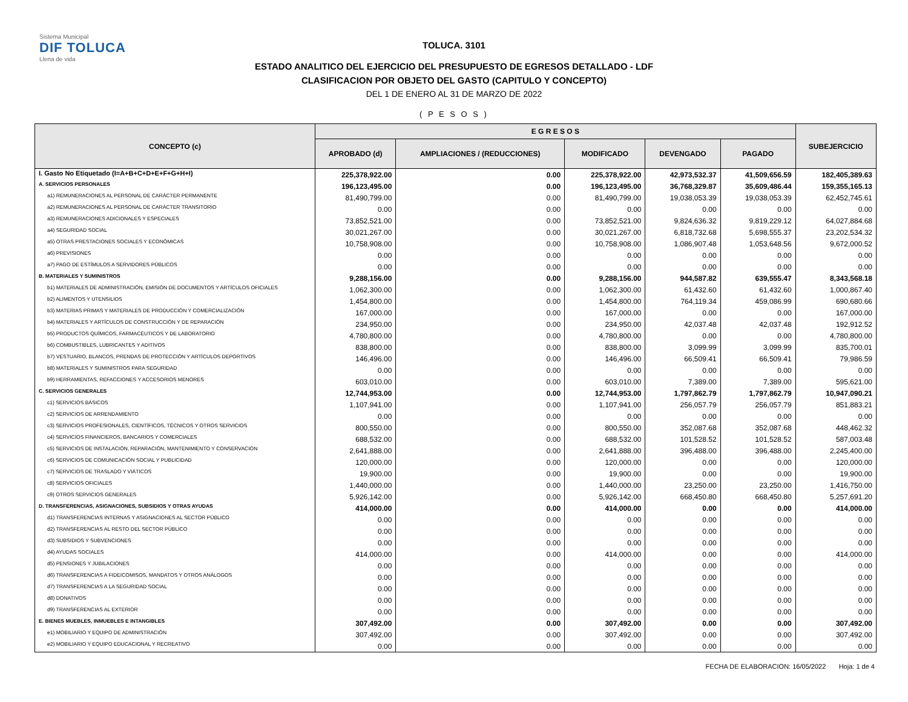Sistema Municipal
DIF TOLUCA
Llena de vida
TOLUCA. 3101
ESTADO ANALITICO DEL EJERCICIO DEL PRESUPUESTO DE EGRESOS DETALLADO - LDF
CLASIFICACION POR OBJETO DEL GASTO (CAPITULO Y CONCEPTO)
DEL 1 DE ENERO AL 31 DE MARZO DE 2022
( P E S O S )
| CONCEPTO (c) | E G R E S O S | | | | | SUBEJERCICIO |
| --- | --- | --- | --- | --- | --- | --- |
| | APROBADO (d) | AMPLIACIONES / (REDUCCIONES) | MODIFICADO | DEVENGADO | PAGADO | |
| I. Gasto No Etiquetado (I=A+B+C+D+E+F+G+H+I) | 225,378,922.00 | 0.00 | 225,378,922.00 | 42,973,532.37 | 41,509,656.59 | 182,405,389.63 |
| A. SERVICIOS PERSONALES | 196,123,495.00 | 0.00 | 196,123,495.00 | 36,768,329.87 | 35,609,486.44 | 159,355,165.13 |
| a1) REMUNERACIONES AL PERSONAL DE CARÁCTER PERMANENTE | 81,490,799.00 | 0.00 | 81,490,799.00 | 19,038,053.39 | 19,038,053.39 | 62,452,745.61 |
| a2) REMUNERACIONES AL PERSONAL DE CARÁCTER TRANSITORIO | 0.00 | 0.00 | 0.00 | 0.00 | 0.00 | 0.00 |
| a3) REMUNERACIONES ADICIONALES Y ESPECIALES | 73,852,521.00 | 0.00 | 73,852,521.00 | 9,824,636.32 | 9,819,229.12 | 64,027,884.68 |
| a4) SEGURIDAD SOCIAL | 30,021,267.00 | 0.00 | 30,021,267.00 | 6,818,732.68 | 5,698,555.37 | 23,202,534.32 |
| a5) OTRAS PRESTACIONES SOCIALES Y ECONÓMICAS | 10,758,908.00 | 0.00 | 10,758,908.00 | 1,086,907.48 | 1,053,648.56 | 9,672,000.52 |
| a6) PREVISIONES | 0.00 | 0.00 | 0.00 | 0.00 | 0.00 | 0.00 |
| a7) PAGO DE ESTÍMULOS A SERVIDORES PÚBLICOS | 0.00 | 0.00 | 0.00 | 0.00 | 0.00 | 0.00 |
| B. MATERIALES Y SUMINISTROS | 9,288,156.00 | 0.00 | 9,288,156.00 | 944,587.82 | 639,555.47 | 8,343,568.18 |
| b1) MATERIALES DE ADMINISTRACIÓN, EMISIÓN DE DOCUMENTOS Y ARTÍCULOS OFICIALES | 1,062,300.00 | 0.00 | 1,062,300.00 | 61,432.60 | 61,432.60 | 1,000,867.40 |
| b2) ALIMENTOS Y UTENSILIOS | 1,454,800.00 | 0.00 | 1,454,800.00 | 764,119.34 | 459,086.99 | 690,680.66 |
| b3) MATERIAS PRIMAS Y MATERIALES DE PRODUCCIÓN Y COMERCIALIZACIÓN | 167,000.00 | 0.00 | 167,000.00 | 0.00 | 0.00 | 167,000.00 |
| b4) MATERIALES Y ARTÍCULOS DE CONSTRUCCIÓN Y DE REPARACIÓN | 234,950.00 | 0.00 | 234,950.00 | 42,037.48 | 42,037.48 | 192,912.52 |
| b5) PRODUCTOS QUÍMICOS, FARMACÉUTICOS Y DE LABORATORIO | 4,780,800.00 | 0.00 | 4,780,800.00 | 0.00 | 0.00 | 4,780,800.00 |
| b6) COMBUSTIBLES, LUBRICANTES Y ADITIVOS | 838,800.00 | 0.00 | 838,800.00 | 3,099.99 | 3,099.99 | 835,700.01 |
| b7) VESTUARIO, BLANCOS, PRENDAS DE PROTECCIÓN Y ARTÍCULOS DEPORTIVOS | 146,496.00 | 0.00 | 146,496.00 | 66,509.41 | 66,509.41 | 79,986.59 |
| b8) MATERIALES Y SUMINISTROS PARA SEGURIDAD | 0.00 | 0.00 | 0.00 | 0.00 | 0.00 | 0.00 |
| b9) HERRAMIENTAS, REFACCIONES Y ACCESORIOS MENORES | 603,010.00 | 0.00 | 603,010.00 | 7,389.00 | 7,389.00 | 595,621.00 |
| C. SERVICIOS GENERALES | 12,744,953.00 | 0.00 | 12,744,953.00 | 1,797,862.79 | 1,797,862.79 | 10,947,090.21 |
| c1) SERVICIOS BÁSICOS | 1,107,941.00 | 0.00 | 1,107,941.00 | 256,057.79 | 256,057.79 | 851,883.21 |
| c2) SERVICIOS DE ARRENDAMIENTO | 0.00 | 0.00 | 0.00 | 0.00 | 0.00 | 0.00 |
| c3) SERVICIOS PROFESIONALES, CIENTÍFICOS, TÉCNICOS Y OTROS SERVICIOS | 800,550.00 | 0.00 | 800,550.00 | 352,087.68 | 352,087.68 | 448,462.32 |
| c4) SERVICIOS FINANCIEROS, BANCARIOS Y COMERCIALES | 688,532.00 | 0.00 | 688,532.00 | 101,528.52 | 101,528.52 | 587,003.48 |
| c5) SERVICIOS DE INSTALACIÓN, REPARACIÓN, MANTENIMIENTO Y CONSERVACIÓN | 2,641,888.00 | 0.00 | 2,641,888.00 | 396,488.00 | 396,488.00 | 2,245,400.00 |
| c6) SERVICIOS DE COMUNICACIÓN SOCIAL Y PUBLICIDAD | 120,000.00 | 0.00 | 120,000.00 | 0.00 | 0.00 | 120,000.00 |
| c7) SERVICIOS DE TRASLADO Y VIÁTICOS | 19,900.00 | 0.00 | 19,900.00 | 0.00 | 0.00 | 19,900.00 |
| c8) SERVICIOS OFICIALES | 1,440,000.00 | 0.00 | 1,440,000.00 | 23,250.00 | 23,250.00 | 1,416,750.00 |
| c9) OTROS SERVICIOS GENERALES | 5,926,142.00 | 0.00 | 5,926,142.00 | 668,450.80 | 668,450.80 | 5,257,691.20 |
| D. TRANSFERENCIAS, ASIGNACIONES, SUBSIDIOS Y OTRAS AYUDAS | 414,000.00 | 0.00 | 414,000.00 | 0.00 | 0.00 | 414,000.00 |
| d1) TRANSFERENCIAS INTERNAS Y ASIGNACIONES AL SECTOR PÚBLICO | 0.00 | 0.00 | 0.00 | 0.00 | 0.00 | 0.00 |
| d2) TRANSFERENCIAS AL RESTO DEL SECTOR PÚBLICO | 0.00 | 0.00 | 0.00 | 0.00 | 0.00 | 0.00 |
| d3) SUBSIDIOS Y SUBVENCIONES | 0.00 | 0.00 | 0.00 | 0.00 | 0.00 | 0.00 |
| d4) AYUDAS SOCIALES | 414,000.00 | 0.00 | 414,000.00 | 0.00 | 0.00 | 414,000.00 |
| d5) PENSIONES Y JUBILACIONES | 0.00 | 0.00 | 0.00 | 0.00 | 0.00 | 0.00 |
| d6) TRANSFERENCIAS A FIDEICOMISOS, MANDATOS Y OTROS ANÁLOGOS | 0.00 | 0.00 | 0.00 | 0.00 | 0.00 | 0.00 |
| d7) TRANSFERENCIAS A LA SEGURIDAD SOCIAL | 0.00 | 0.00 | 0.00 | 0.00 | 0.00 | 0.00 |
| d8) DONATIVOS | 0.00 | 0.00 | 0.00 | 0.00 | 0.00 | 0.00 |
| d9) TRANSFERENCIAS AL EXTERIOR | 0.00 | 0.00 | 0.00 | 0.00 | 0.00 | 0.00 |
| E. BIENES MUEBLES, INMUEBLES E INTANGIBLES | 307,492.00 | 0.00 | 307,492.00 | 0.00 | 0.00 | 307,492.00 |
| e1) MOBILIARIO Y EQUIPO DE ADMINISTRACIÓN | 307,492.00 | 0.00 | 307,492.00 | 0.00 | 0.00 | 307,492.00 |
| e2) MOBILIARIO Y EQUIPO EDUCACIONAL Y RECREATIVO | 0.00 | 0.00 | 0.00 | 0.00 | 0.00 | 0.00 |
FECHA DE ELABORACION: 16/05/2022 Hoja: 1 de 4